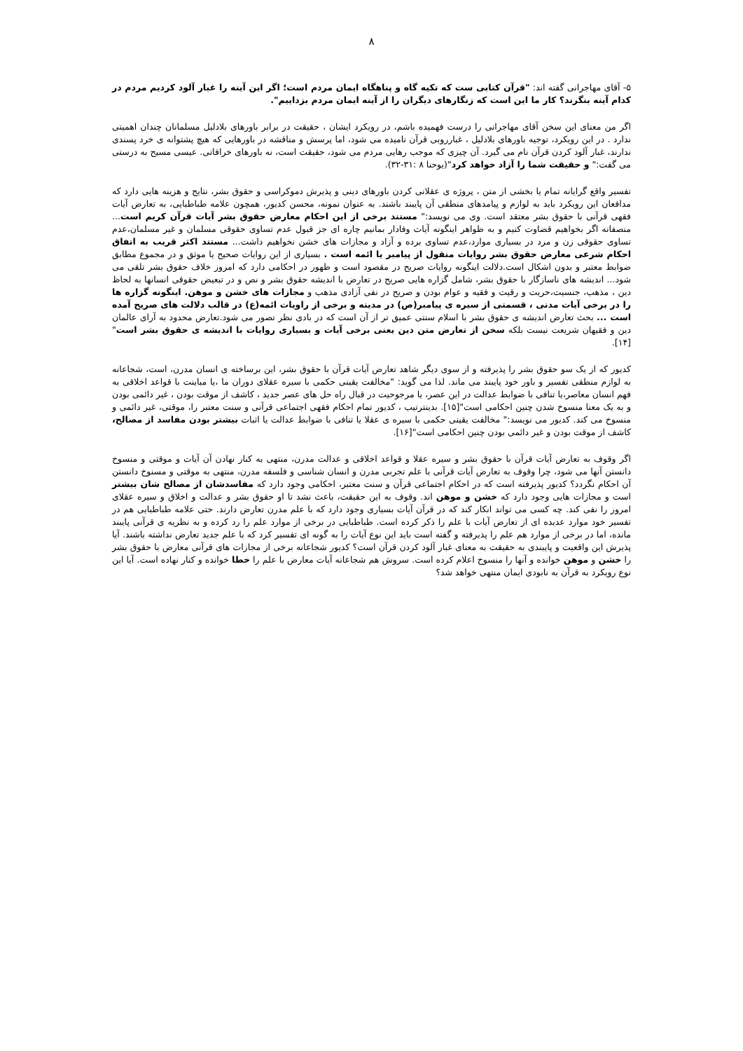۸
۵- آقای مهاجرانی گفته اند: "قرآن کتابی ست که تکیه گاه و پناهگاه ایمان مردم است؛ اگر این آینه را غبار آلود کردیم مردم در کدام آینه بنگرند؟ کار ما این است که زنگارهای دیگران را از آینه ایمان مردم بزداییم".
اگر من معنای این سخن آقای مهاجرانی را درست فهمیده باشم، در رویکرد ایشان ، حقیقت در برابر باورهای بلادلیل مسلمانان چندان اهمیتی ندارد . در این رویکرد، توجیه باورهای بلادلیل ، غبارروبی قرآن نامیده می شود، اما پرسش و مناقشه در باورهایی که هیچ پشتوانه ی خرد پسندی ندارند، غبار آلود کردن قرآن نام می گیرد. آن چیزی که موجب رهایی مردم می شود، حقیقت است، نه باورهای خرافاتی. عیسی مسیح به درستی می گفت:" و حقیقت شما را آزاد خواهد کرد"(یوحنا ۸ :۳۱-۳۲).
تفسیر واقع گرایانه تمام یا بخشی از متن ، پروژه ی عقلانی کردن باورهای دینی و پذیرش دموکراسی و حقوق بشر، نتایج و هزینه هایی دارد که مدافعان این رویکرد باید به لوازم و پیامدهای منطقی آن پایبند باشند. به عنوان نمونه، محسن کدیور، همچون علامه طباطبایی، به تعارض آیات فقهی قرآنی با حقوق بشر معتقد است. وی می نویسد:" مستند برخی از این احکام معارض حقوق بشر آیات قرآن کریم است... منصفانه اگر بخواهیم قضاوت کنیم و به ظواهر اینگونه آیات وفادار بمانیم چاره ای جز قبول عدم تساوی حقوقی مسلمان و غیر مسلمان،عدم تساوی حقوقی زن و مرد در بسیاری موارد،عدم تساوی برده و آزاد و مجازات های خشن نخواهیم داشت... مستند اکثر قریب به اتفاق احکام شرعی معارض حقوق بشر روایات منقول از پیامبر یا ائمه است . بسیاری از این روایات صحیح یا موثق و در مجموع مطابق ضوابط معتبر و بدون اشکال است.دلالت اینگونه روایات صریح در مقصود است و ظهور در احکامی دارد که امروز خلاف حقوق بشر تلقی می شود... اندیشه های ناسازگار با حقوق بشر، شامل گزاره هایی صریح در تعارض با اندیشه حقوق بشر و نص و در تبعیض حقوقی انسانها به لحاظ دین ، مذهب، جنسیت،حریت و رقیت و فقیه و عوام بودن و صریح در نفی آزادی مذهب و مجازات های خشن و موهن. اینگونه گزاره ها را در برخی آیات مدنی ، قسمتی از سیره ی پیامبر(ص) در مدینه و برخی از راویات ائمه(ع) در قالب دلالت های صریح آمده است ... بحث تعارض اندیشه ی حقوق بشر با اسلام سنتی عمیق تر از آن است که در بادی نظر تصور می شود.تعارض محدود به آرای عالمان دین و فقیهان شریعت نیست بلکه سخن از تعارض متن دین یعنی برخی آیات و بسیاری روایات با اندیشه ی حقوق بشر است"[۱۴].
کدیور که از یک سو حقوق بشر را پذیرفته و از سوی دیگر شاهد تعارض آیات قرآن با حقوق بشر، این برساخته ی انسان مدرن، است، شجاعانه به لوازم منطقی تفسیر و باور خود پایبند می ماند. لذا می گوید: "مخالفت یقینی حکمی با سیره عقلای دوران ما ،یا مباینت با قواعد اخلاقی به فهم انسان معاصر،یا تنافی با ضوابط عدالت در این عصر، یا مرجوحیت در قبال راه حل های عصر جدید ، کاشف از موقت بودن ، غیر دائمی بودن و به یک معنا منسوخ شدن چنین احکامی است"[۱۵]. بدینترتیب ، کدیور تمام احکام فقهی اجتماعی قرآنی و سنت معتبر را، موقتی، غیر دائمی و منسوخ می کند. کدیور می نویسد:" مخالفت یقینی حکمی با سیره ی عقلا یا تنافی با ضوابط عدالت یا اثبات بیشتر بودن مفاسد از مصالح، کاشف از موقت بودن و غیر دائمی بودن چنین احکامی است"[۱۶].
اگر وقوف به تعارض آیات قرآن با حقوق بشر و سیره عقلا و قواعد اخلاقی و عدالت مدرن، منتهی به کنار نهادن آن آیات و موقتی و منسوخ دانستن آنها می شود، چرا وقوف به تعارض آیات قرآنی با علم تجربی مدرن و انسان شناسی و فلسفه مدرن، منتهی به موقتی و مسنوخ دانستن آن احکام نگردد؟ کدیور پذیرفته است که در احکام اجتماعی قرآن و سنت معتبر، احکامی وجود دارد که مفاسدشان از مصالح شان بیشتر است و مجازات هایی وجود دارد که خشن و موهن اند. وقوف به این حقیقت، باعث نشد تا او حقوق بشر و عدالت و اخلاق و سیره عقلای امروز را نفی کند. چه کسی می تواند انکار کند که در قرآن آیات بسیاری وجود دارد که با علم مدرن تعارض دارند. حتی علامه طباطبایی هم در تفسیر خود موارد عدیده ای از تعارض آیات با علم را ذکر کرده است. طباطبایی در برخی از موارد علم را رد کرده و به نظریه ی قرآنی پایبند مانده، اما در برخی از موارد هم علم را پذیرفته و گفته است باید این نوع آیات را به گونه ای تفسیر کرد که با علم جدید تعارض نداشته باشند. آیا پذیرش این واقعیت و پایبندی به حقیقت به معنای غبار آلود کردن قرآن است؟ کدیور شجاعانه برخی از مجازات های قرآنی معارض با حقوق بشر را خشن و موهن خوانده و آنها را منسوخ اعلام کرده است. سروش هم شجاعانه آیات معارض با علم را خطا خوانده و کنار نهاده است. آیا این نوع رویکرد به قرآن به نابودی ایمان منتهی خواهد شد؟